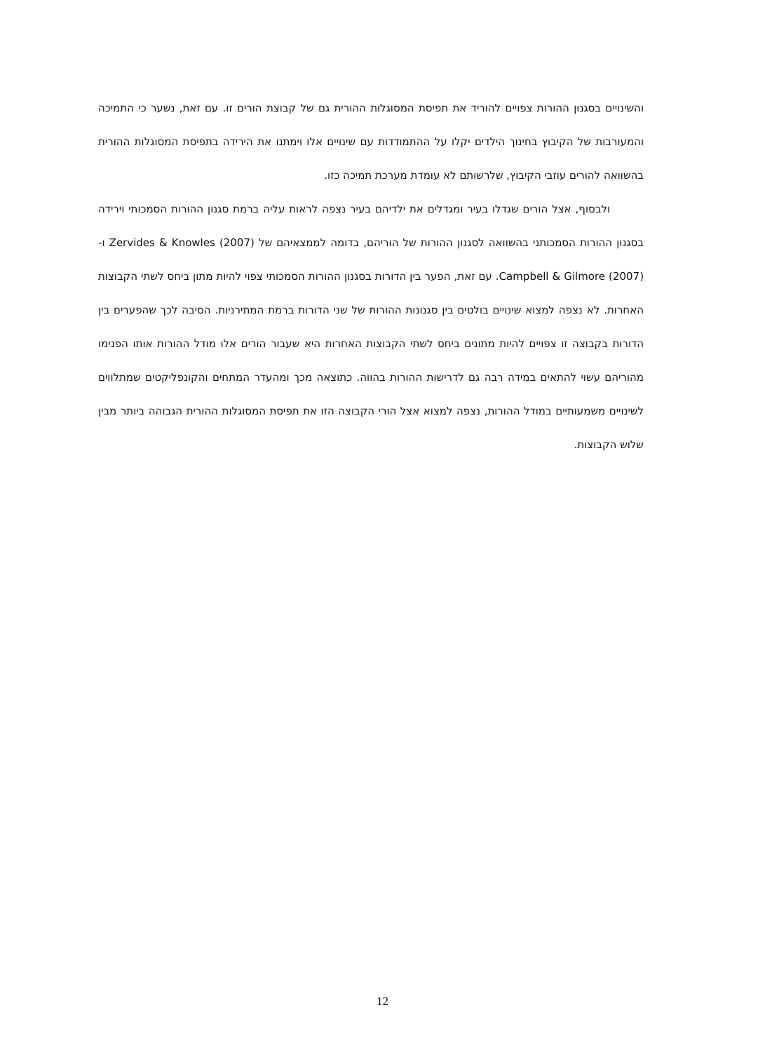והשינויים בסגנון ההורות צפויים להוריד את תפיסת המסוגלות ההורית גם של קבוצת הורים זו. עם זאת, נשער כי התמיכה והמעורבות של הקיבוץ בחינוך הילדים יקלו על ההתמודדות עם שינויים אלו וימתנו את הירידה בתפיסת המסוגלות ההורית בהשוואה להורים עוזבי הקיבוץ, שלרשותם לא עומדת מערכת תמיכה כזו.
ולבסוף, אצל הורים שגדלו בעיר ומגדלים את ילדיהם בעיר נצפה לראות עליה ברמת סגנון ההורות הסמכותי וירידה בסגנון ההורות הסמכותני בהשוואה לסגנון ההורות של הוריהם, בדומה לממצאיהם של Zervides & Knowles (2007) ו- Campbell & Gilmore (2007). עם זאת, הפער בין הדורות בסגנון ההורות הסמכותי צפוי להיות מתון ביחס לשתי הקבוצות האחרות. לא נצפה למצוא שינויים בולטים בין סגנונות ההורות של שני הדורות ברמת המתירניות. הסיבה לכך שהפערים בין הדורות בקבוצה זו צפויים להיות מתונים ביחס לשתי הקבוצות האחרות היא שעבור הורים אלו מודל ההורות אותו הפנימו מהוריהם עשוי להתאים במידה רבה גם לדרישות ההורות בהווה. כתוצאה מכך ומהעדר המתחים והקונפליקטים שמתלווים לשינויים משמעותיים במודל ההורות, נצפה למצוא אצל הורי הקבוצה הזו את תפיסת המסוגלות ההורית הגבוהה ביותר מבין שלוש הקבוצות.
12